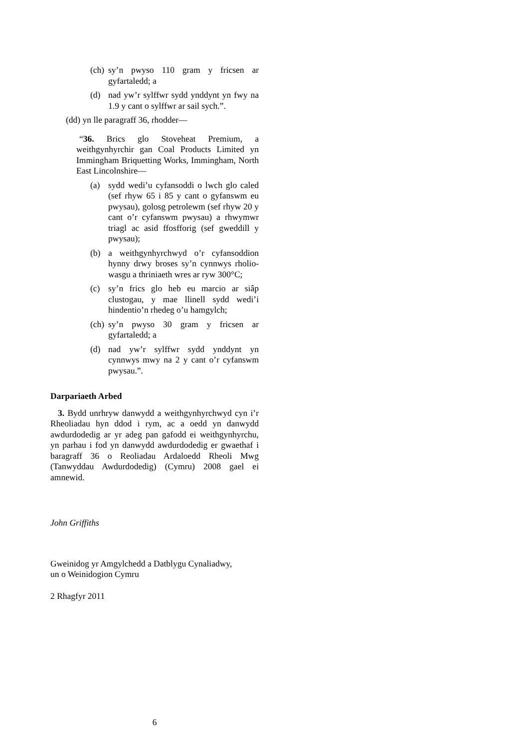(ch) sy’n pwyso 110 gram y fricsen ar gyfartaledd; a
(d) nad yw’r sylffwr sydd ynddynt yn fwy na 1.9 y cant o sylffwr ar sail sych.”.
(dd) yn lle paragraff 36, rhodder—
“36. Brics glo Stoveheat Premium, a weithgynhyrchir gan Coal Products Limited yn Immingham Briquetting Works, Immingham, North East Lincolnshire—
(a) sydd wedi’u cyfansoddi o lwch glo caled (sef rhyw 65 i 85 y cant o gyfanswm eu pwysau), golosg petrolewm (sef rhyw 20 y cant o’r cyfanswm pwysau) a rhwymwr triagl ac asid ffosfforig (sef gweddill y pwysau);
(b) a weithgynhyrchwyd o’r cyfansoddion hynny drwy broses sy’n cynnwys rholio-wasgu a thriniaeth wres ar ryw 300°C;
(c) sy’n frics glo heb eu marcio ar siâp clustogau, y mae llinell sydd wedi’i hindentio’n rhedeg o’u hamgylch;
(ch) sy’n pwyso 30 gram y fricsen ar gyfartaledd; a
(d) nad yw’r sylffwr sydd ynddynt yn cynnwys mwy na 2 y cant o’r cyfanswm pwysau.”.
Darpariaeth Arbed
3. Bydd unrhryw danwydd a weithgynhyrchwyd cyn i’r Rheoliadau hyn ddod i rym, ac a oedd yn danwydd awdurdodedig ar yr adeg pan gafodd ei weithgynhyrchu, yn parhau i fod yn danwydd awdurdodedig er gwaethaf i baragraff 36 o Reoliadau Ardaloedd Rheoli Mwg (Tanwyddau Awdurdodedig) (Cymru) 2008 gael ei amnewid.
John Griffiths
Gweinidog yr Amgylchedd a Datblygu Cynaliadwy,
un o Weinidogion Cymru
2 Rhagfyr 2011
6